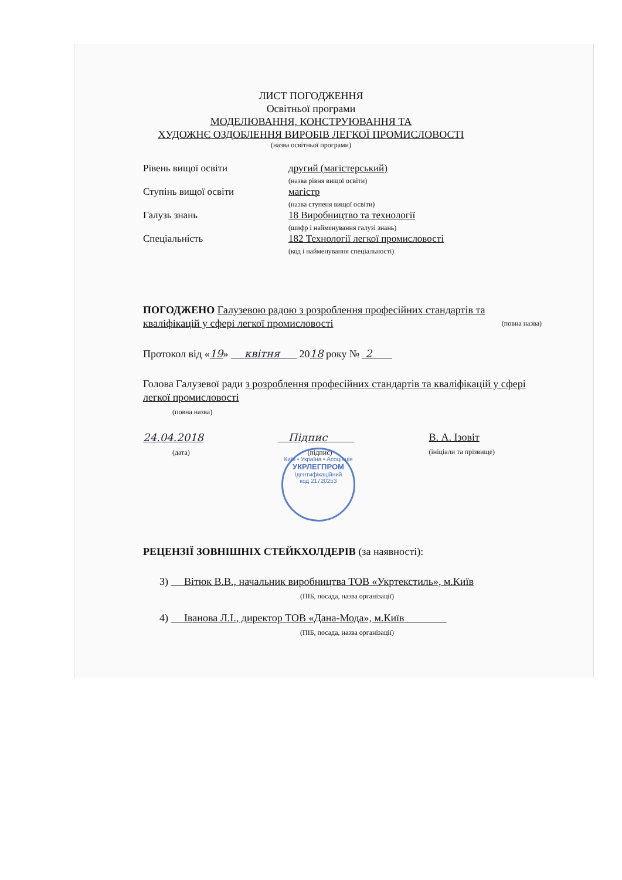ЛИСТ ПОГОДЖЕННЯ
Освітньої програми
МОДЕЛЮВАННЯ, КОНСТРУЮВАННЯ ТА
ХУДОЖНЄ ОЗДОБЛЕННЯ ВИРОБІВ ЛЕГКОЇ ПРОМИСЛОВОСТІ
(назва освітньої програми)
Рівень вищої освіти другий (магістерський)
(назва рівня вищої освіти)
Ступінь вищої освіти магістр
(назва ступеня вищої освіти)
Галузь знань 18 Виробництво та технології
(шифр і найменування галузі знань)
Спеціальність 182 Технології легкої промисловості
(код і найменування спеціальності)
ПОГОДЖЕНО Галузевою радою з розроблення професійних стандартів та кваліфікацій у сфері легкої промисловості (повна назва)
Протокол від «19» квітня 2018 року № 2
Голова Галузевої ради з розроблення професійних стандартів та кваліфікацій у сфері легкої промисловості
(повна назва)
24.04.2018
(дата)
Підпис
(підпис)
В. А. Ізовіт
(ініціали та прізвище)
Київ • Україна • Асоціація
УКРЛЕГПРОМ
Ідентифікаційний
код 21720253
РЕЦЕНЗІЇ ЗОВНІШНІХ СТЕЙКХОЛДЕРІВ (за наявності):
3) Вітюк В.В., начальник виробництва ТОВ «Укртекстиль», м.Київ
(ПІБ, посада, назва організації)
4) Іванова Л.І., директор ТОВ «Дана-Мода», м.Київ
(ПІБ, посада, назва організації)